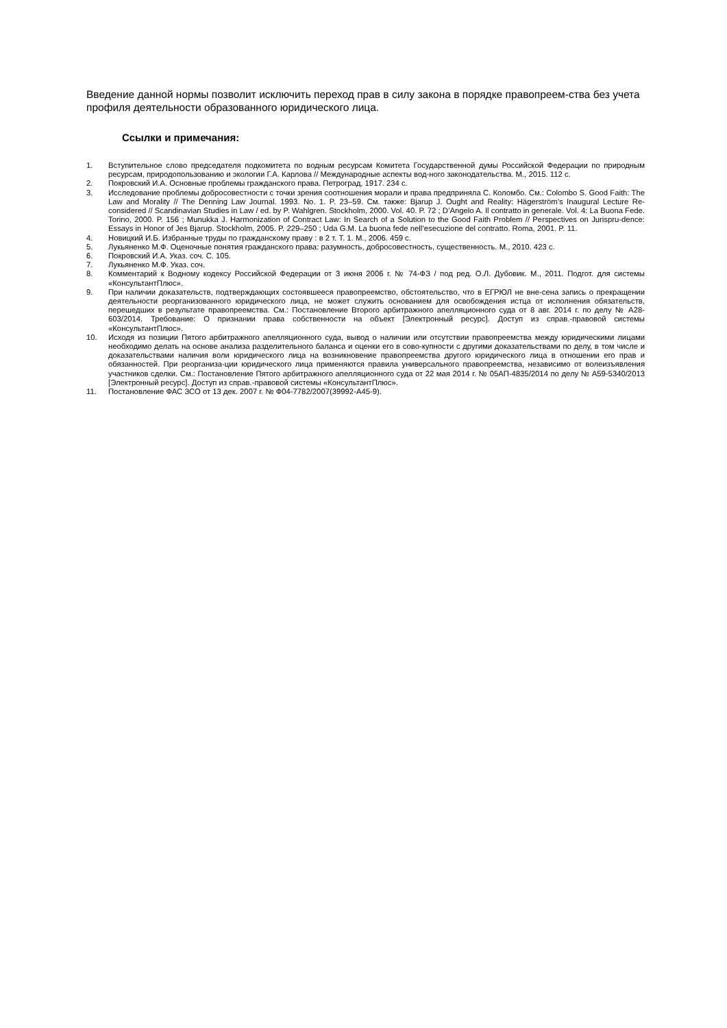Введение данной нормы позволит исключить переход прав в силу закона в порядке правопреем-ства без учета профиля деятельности образованного юридического лица.
Ссылки и примечания:
1. Вступительное слово председателя подкомитета по водным ресурсам Комитета Государственной думы Российской Федерации по природным ресурсам, природопользованию и экологии Г.А. Карлова // Международные аспекты вод-ного законодательства. М., 2015. 112 с.
2. Покровский И.А. Основные проблемы гражданского права. Петроград, 1917. 234 с.
3. Исследование проблемы добросовестности с точки зрения соотношения морали и права предприняла С. Коломбо. См.: Colombo S. Good Faith: The Law and Morality // The Denning Law Journal. 1993. No. 1. P. 23–59. См. также: Bjarup J. Ought and Reality: Hägerström’s Inaugural Lecture Re-considered // Scandinavian Studies in Law / ed. by P. Wahlgren. Stockholm, 2000. Vol. 40. P. 72 ; D’Angelo A. Il contratto in generale. Vol. 4: La Buona Fede. Torino, 2000. P. 156 ; Munukka J. Harmonization of Contract Law: In Search of a Solution to the Good Faith Problem // Perspectives on Jurispru-dence: Essays in Honor of Jes Bjarup. Stockholm, 2005. P. 229–250 ; Uda G.M. La buona fede nell’esecuzione del contratto. Roma, 2001. P. 11.
4. Новицкий И.Б. Избранные труды по гражданскому праву : в 2 т. Т. 1. М., 2006. 459 с.
5. Лукьяненко М.Ф. Оценочные понятия гражданского права: разумность, добросовестность, существенность. М., 2010. 423 с.
6. Покровский И.А. Указ. соч. С. 105.
7. Лукьяненко М.Ф. Указ. соч.
8. Комментарий к Водному кодексу Российской Федерации от 3 июня 2006 г. № 74-ФЗ / под ред. О.Л. Дубовик. М., 2011. Подгот. для системы «КонсультантПлюс».
9. При наличии доказательств, подтверждающих состоявшееся правопреемство, обстоятельство, что в ЕГРЮЛ не вне-сена запись о прекращении деятельности реорганизованного юридического лица, не может служить основанием для освобождения истца от исполнения обязательств, перешедших в результате правопреемства. См.: Постановление Второго арбитражного апелляционного суда от 8 авг. 2014 г. по делу № А28-603/2014. Требование: О признании права собственности на объект [Электронный ресурс]. Доступ из справ.-правовой системы «КонсультантПлюс».
10. Исходя из позиции Пятого арбитражного апелляционного суда, вывод о наличии или отсутствии правопреемства между юридическими лицами необходимо делать на основе анализа разделительного баланса и оценки его в сово-купности с другими доказательствами по делу, в том числе и доказательствами наличия воли юридического лица на возникновение правопреемства другого юридического лица в отношении его прав и обязанностей. При реорганиза-ции юридического лица применяются правила универсального правопреемства, независимо от волеизъявления участников сделки. См.: Постановление Пятого арбитражного апелляционного суда от 22 мая 2014 г. № 05АП-4835/2014 по делу № А59-5340/2013 [Электронный ресурс]. Доступ из справ.-правовой системы «КонсультантПлюс».
11. Постановление ФАС ЗСО от 13 дек. 2007 г. № Ф04-7782/2007(39992-А45-9).